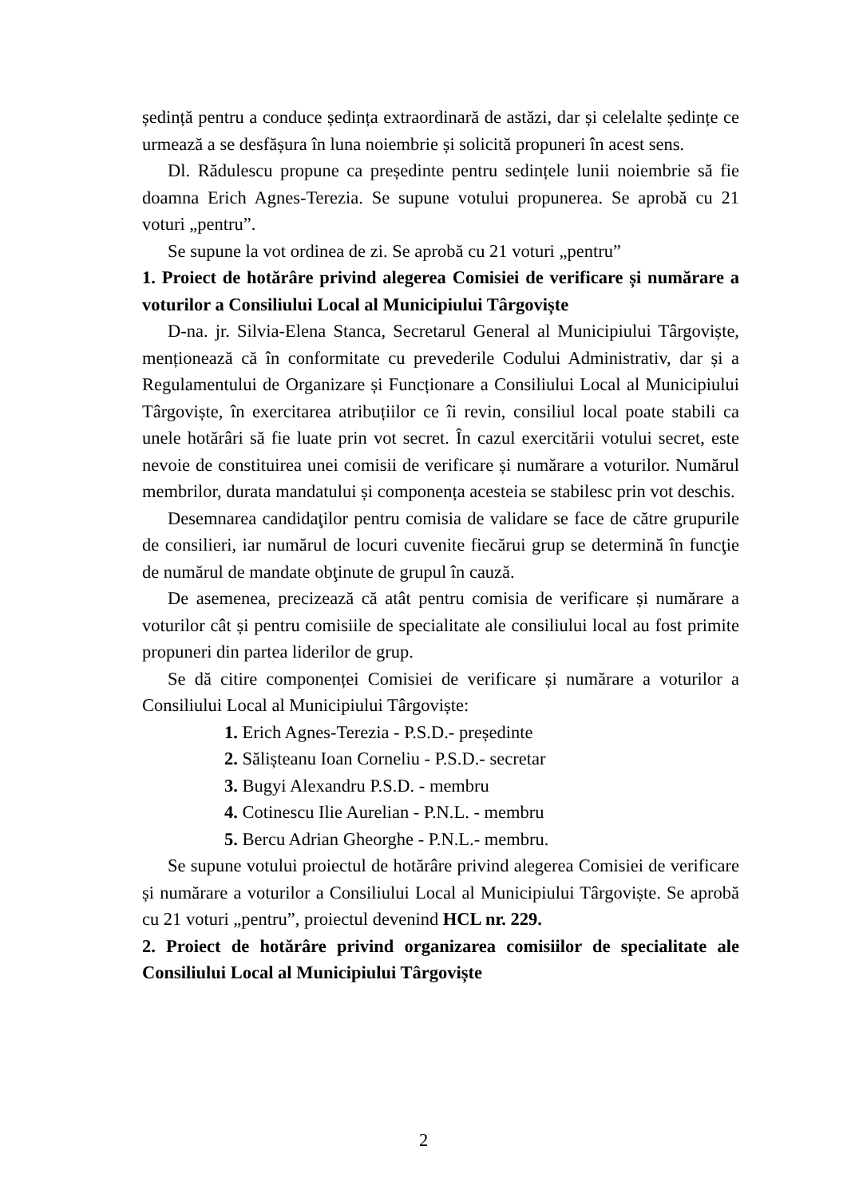ședință pentru a conduce ședința extraordinară de astăzi, dar și celelalte ședințe ce urmează a se desfășura în luna noiembrie și solicită propuneri în acest sens.
Dl. Rădulescu propune ca președinte pentru sedințele lunii noiembrie să fie doamna Erich Agnes-Terezia. Se supune votului propunerea. Se aprobă cu 21 voturi „pentru”.
Se supune la vot ordinea de zi. Se aprobă cu 21 voturi „pentru”
1. Proiect de hotărâre privind alegerea Comisiei de verificare și numărare a voturilor a Consiliului Local al Municipiului Târgoviște
D-na. jr. Silvia-Elena Stanca, Secretarul General al Municipiului Târgoviște, menționează că în conformitate cu prevederile Codului Administrativ, dar și a Regulamentului de Organizare și Funcționare a Consiliului Local al Municipiului Târgoviște, în exercitarea atribuțiilor ce îi revin, consiliul local poate stabili ca unele hotărâri să fie luate prin vot secret. În cazul exercitării votului secret, este nevoie de constituirea unei comisii de verificare și numărare a voturilor. Numărul membrilor, durata mandatului și componența acesteia se stabilesc prin vot deschis.
Desemnarea candidaţilor pentru comisia de validare se face de către grupurile de consilieri, iar numărul de locuri cuvenite fiecărui grup se determină în funcţie de numărul de mandate obţinute de grupul în cauză.
De asemenea, precizează că atât pentru comisia de verificare și numărare a voturilor cât și pentru comisiile de specialitate ale consiliului local au fost primite propuneri din partea liderilor de grup.
Se dă citire componenței Comisiei de verificare și numărare a voturilor a Consiliului Local al Municipiului Târgoviște:
1. Erich Agnes-Terezia - P.S.D.- președinte
2. Sălișteanu Ioan Corneliu - P.S.D.- secretar
3. Bugyi Alexandru P.S.D. - membru
4. Cotinescu Ilie Aurelian - P.N.L. - membru
5. Bercu Adrian Gheorghe - P.N.L.- membru.
Se supune votului proiectul de hotărâre privind alegerea Comisiei de verificare și numărare a voturilor a Consiliului Local al Municipiului Târgoviște. Se aprobă cu 21 voturi „pentru”, proiectul devenind HCL nr. 229.
2. Proiect de hotărâre privind organizarea comisiilor de specialitate ale Consiliului Local al Municipiului Târgoviște
2